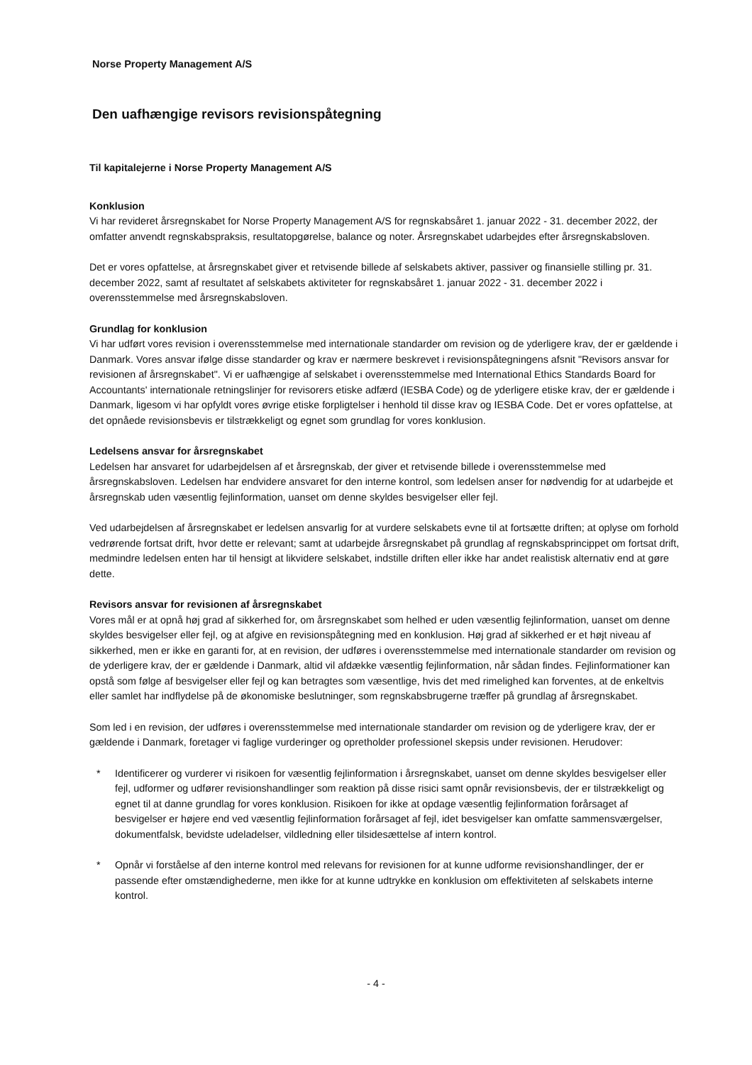Norse Property Management A/S
Den uafhængige revisors revisionspåtegning
Til kapitalejerne i Norse Property Management A/S
Konklusion
Vi har revideret årsregnskabet for Norse Property Management A/S for regnskabsåret 1. januar 2022 - 31. december 2022, der omfatter anvendt regnskabspraksis, resultatopgørelse, balance og noter. Årsregnskabet udarbejdes efter årsregnskabsloven.
Det er vores opfattelse, at årsregnskabet giver et retvisende billede af selskabets aktiver, passiver og finansielle stilling pr. 31. december 2022, samt af resultatet af selskabets aktiviteter for regnskabsåret 1. januar 2022 - 31. december 2022 i overensstemmelse med årsregnskabsloven.
Grundlag for konklusion
Vi har udført vores revision i overensstemmelse med internationale standarder om revision og de yderligere krav, der er gældende i Danmark. Vores ansvar ifølge disse standarder og krav er nærmere beskrevet i revisionspåtegningens afsnit "Revisors ansvar for revisionen af årsregnskabet". Vi er uafhængige af selskabet i overensstemmelse med International Ethics Standards Board for Accountants' internationale retningslinjer for revisorers etiske adfærd (IESBA Code) og de yderligere etiske krav, der er gældende i Danmark, ligesom vi har opfyldt vores øvrige etiske forpligtelser i henhold til disse krav og IESBA Code. Det er vores opfattelse, at det opnåede revisionsbevis er tilstrækkeligt og egnet som grundlag for vores konklusion.
Ledelsens ansvar for årsregnskabet
Ledelsen har ansvaret for udarbejdelsen af et årsregnskab, der giver et retvisende billede i overensstemmelse med årsregnskabsloven. Ledelsen har endvidere ansvaret for den interne kontrol, som ledelsen anser for nødvendig for at udarbejde et årsregnskab uden væsentlig fejlinformation, uanset om denne skyldes besvigelser eller fejl.
Ved udarbejdelsen af årsregnskabet er ledelsen ansvarlig for at vurdere selskabets evne til at fortsætte driften; at oplyse om forhold vedrørende fortsat drift, hvor dette er relevant; samt at udarbejde årsregnskabet på grundlag af regnskabsprincippet om fortsat drift, medmindre ledelsen enten har til hensigt at likvidere selskabet, indstille driften eller ikke har andet realistisk alternativ end at gøre dette.
Revisors ansvar for revisionen af årsregnskabet
Vores mål er at opnå høj grad af sikkerhed for, om årsregnskabet som helhed er uden væsentlig fejlinformation, uanset om denne skyldes besvigelser eller fejl, og at afgive en revisionspåtegning med en konklusion. Høj grad af sikkerhed er et højt niveau af sikkerhed, men er ikke en garanti for, at en revision, der udføres i overensstemmelse med internationale standarder om revision og de yderligere krav, der er gældende i Danmark, altid vil afdække væsentlig fejlinformation, når sådan findes. Fejlinformationer kan opstå som følge af besvigelser eller fejl og kan betragtes som væsentlige, hvis det med rimelighed kan forventes, at de enkeltvis eller samlet har indflydelse på de økonomiske beslutninger, som regnskabsbrugerne træffer på grundlag af årsregnskabet.
Som led i en revision, der udføres i overensstemmelse med internationale standarder om revision og de yderligere krav, der er gældende i Danmark, foretager vi faglige vurderinger og opretholder professionel skepsis under revisionen. Herudover:
* Identificerer og vurderer vi risikoen for væsentlig fejlinformation i årsregnskabet, uanset om denne skyldes besvigelser eller fejl, udformer og udfører revisionshandlinger som reaktion på disse risici samt opnår revisionsbevis, der er tilstrækkeligt og egnet til at danne grundlag for vores konklusion. Risikoen for ikke at opdage væsentlig fejlinformation forårsaget af besvigelser er højere end ved væsentlig fejlinformation forårsaget af fejl, idet besvigelser kan omfatte sammensværgelser, dokumentfalsk, bevidste udeladelser, vildledning eller tilsidesættelse af intern kontrol.
* Opnår vi forståelse af den interne kontrol med relevans for revisionen for at kunne udforme revisionshandlinger, der er passende efter omstændighederne, men ikke for at kunne udtrykke en konklusion om effektiviteten af selskabets interne kontrol.
- 4 -